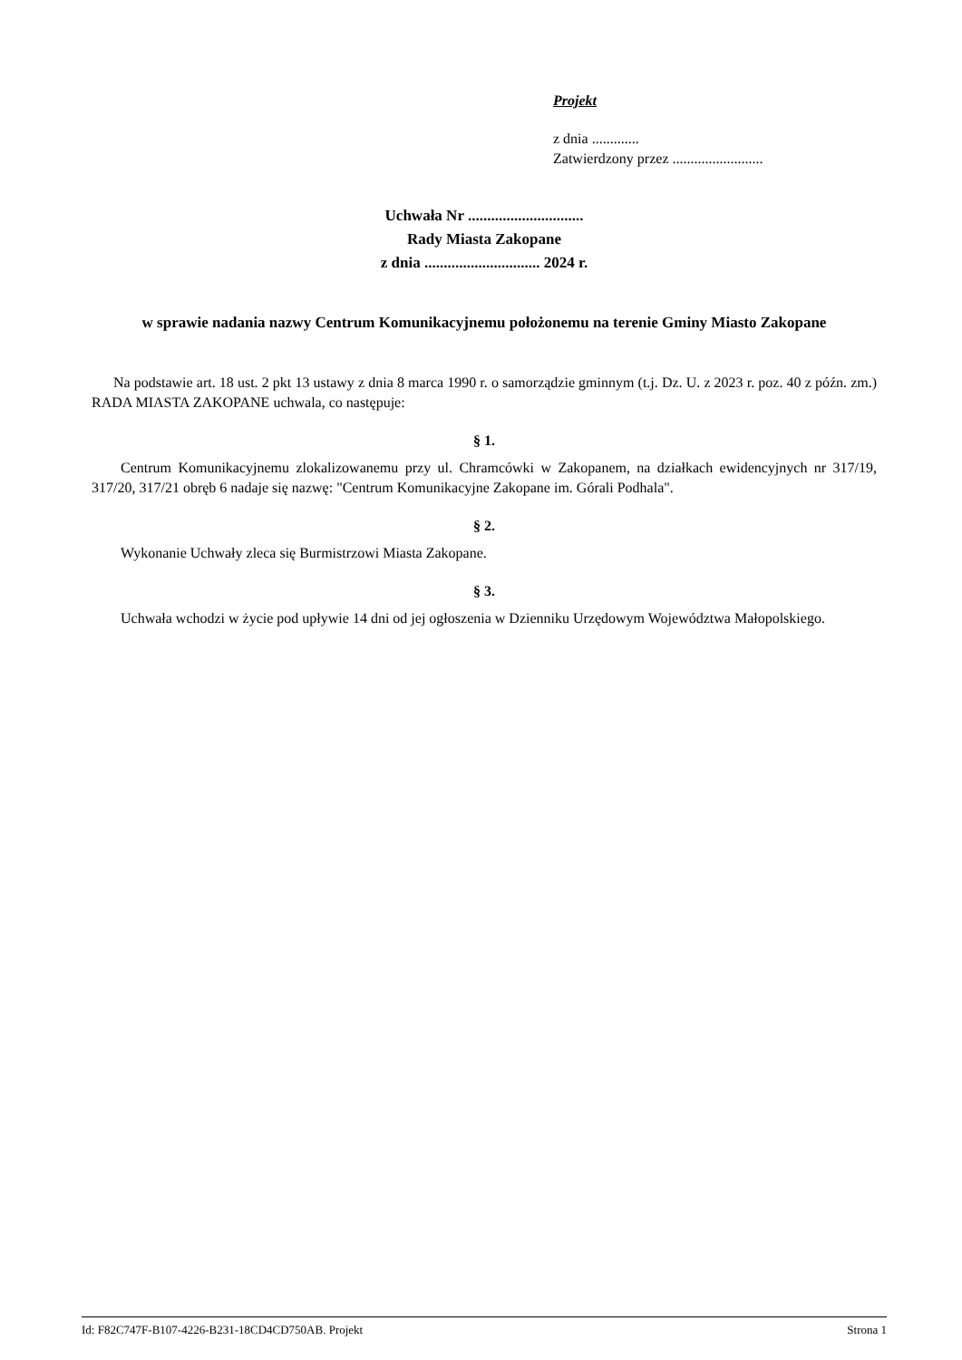Projekt
z dnia .............
Zatwierdzony przez .........................
Uchwała Nr ..............................
Rady Miasta Zakopane
z dnia .............................. 2024 r.
w sprawie nadania nazwy Centrum Komunikacyjnemu położonemu na terenie Gminy Miasto Zakopane
Na podstawie art. 18 ust. 2 pkt 13 ustawy z dnia 8 marca 1990 r. o samorządzie gminnym (t.j. Dz. U. z 2023 r. poz. 40 z późn. zm.) RADA MIASTA ZAKOPANE uchwala, co następuje:
§ 1.
Centrum Komunikacyjnemu zlokalizowanemu przy ul. Chramcówki w Zakopanem, na działkach ewidencyjnych nr 317/19, 317/20, 317/21 obręb 6 nadaje się nazwę: "Centrum Komunikacyjne Zakopane im. Górali Podhala".
§ 2.
Wykonanie Uchwały zleca się Burmistrzowi Miasta Zakopane.
§ 3.
Uchwała wchodzi w życie pod upływie 14 dni od jej ogłoszenia w Dzienniku Urzędowym Województwa Małopolskiego.
Id: F82C747F-B107-4226-B231-18CD4CD750AB. Projekt Strona 1